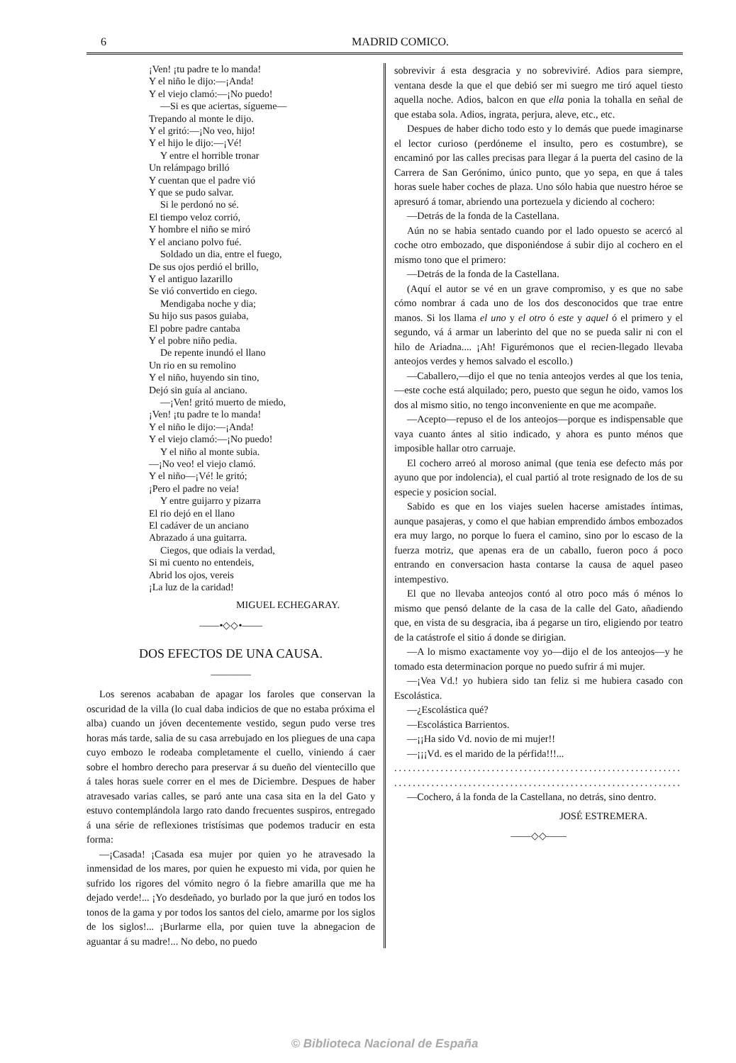6 MADRID COMICO.
¡Ven! ¡tu padre te lo manda!
Y el niño le dijo:—¡Anda!
Y el viejo clamó:—¡No puedo!
—Si es que aciertas, sígueme—
Trepando al monte le dijo.
Y el gritó:—¡No veo, hijo!
Y el hijo le dijo:—¡Vé!
Y entre el horrible tronar
Un relámpago brilló
Y cuentan que el padre vió
Y que se pudo salvar.
Si le perdonó no sé.
El tiempo veloz corrió,
Y hombre el niño se miró
Y el anciano polvo fué.
Soldado un dia, entre el fuego,
De sus ojos perdió el brillo,
Y el antiguo lazarillo
Se vió convertido en ciego.
Mendigaba noche y dia;
Su hijo sus pasos guiaba,
El pobre padre cantaba
Y el pobre niño pedia.
De repente inundó el llano
Un rio en su remolino
Y el niño, huyendo sin tino,
Dejó sin guía al anciano.
—¡Ven! gritó muerto de miedo,
¡Ven! ¡tu padre te lo manda!
Y el niño le dijo:—¡Anda!
Y el viejo clamó:—¡No puedo!
Y el niño al monte subia.
—¡No veo! el viejo clamó.
Y el niño—¡Vé! le gritó;
¡Pero el padre no veia!
Y entre guijarro y pizarra
El rio dejó en el llano
El cadáver de un anciano
Abrazado á una guitarra.
Ciegos, que odiais la verdad,
Si mi cuento no entendeis,
Abrid los ojos, vereis
¡La luz de la caridad!
MIGUEL ECHEGARAY.
——•◇◇•——
DOS EFECTOS DE UNA CAUSA.
————
Los serenos acababan de apagar los faroles que conservan la oscuridad de la villa (lo cual daba indicios de que no estaba próxima el alba) cuando un jóven decentemente vestido, segun pudo verse tres horas más tarde, salia de su casa arrebujado en los pliegues de una capa cuyo embozo le rodeaba completamente el cuello, viniendo á caer sobre el hombro derecho para preservar á su dueño del vientecillo que á tales horas suele correr en el mes de Diciembre. Despues de haber atravesado varias calles, se paró ante una casa sita en la del Gato y estuvo contemplándola largo rato dando frecuentes suspiros, entregado á una série de reflexiones tristísimas que podemos traducir en esta forma:
—¡Casada! ¡Casada esa mujer por quien yo he atravesado la inmensidad de los mares, por quien he expuesto mi vida, por quien he sufrido los rigores del vómito negro ó la fiebre amarilla que me ha dejado verde!... ¡Yo desdeñado, yo burlado por la que juró en todos los tonos de la gama y por todos los santos del cielo, amarme por los siglos de los siglos!... ¡Burlarme ella, por quien tuve la abnegacion de aguantar á su madre!... No debo, no puedo
sobrevivir á esta desgracia y no sobreviviré. Adios para siempre, ventana desde la que el que debió ser mi suegro me tiró aquel tiesto aquella noche. Adios, balcon en que ella ponia la tohalla en señal de que estaba sola. Adios, ingrata, perjura, aleve, etc., etc.
Despues de haber dicho todo esto y lo demás que puede imaginarse el lector curioso (perdóneme el insulto, pero es costumbre), se encaminó por las calles precisas para llegar á la puerta del casino de la Carrera de San Gerónimo, único punto, que yo sepa, en que á tales horas suele haber coches de plaza. Uno sólo habia que nuestro héroe se apresuró á tomar, abriendo una portezuela y diciendo al cochero:
—Detrás de la fonda de la Castellana.
Aún no se habia sentado cuando por el lado opuesto se acercó al coche otro embozado, que disponiéndose á subir dijo al cochero en el mismo tono que el primero:
—Detrás de la fonda de la Castellana.
(Aquí el autor se vé en un grave compromiso, y es que no sabe cómo nombrar á cada uno de los dos desconocidos que trae entre manos. Si los llama el uno y el otro ó este y aquel ó el primero y el segundo, vá á armar un laberinto del que no se pueda salir ni con el hilo de Ariadna.... ¡Ah! Figurémonos que el recien-llegado llevaba anteojos verdes y hemos salvado el escollo.)
—Caballero,—dijo el que no tenia anteojos verdes al que los tenia,—este coche está alquilado; pero, puesto que segun he oido, vamos los dos al mismo sitio, no tengo inconveniente en que me acompañe.
—Acepto—repuso el de los anteojos—porque es indispensable que vaya cuanto ántes al sitio indicado, y ahora es punto ménos que imposible hallar otro carruaje.
El cochero arreó al moroso animal (que tenia ese defecto más por ayuno que por indolencia), el cual partió al trote resignado de los de su especie y posicion social.
Sabido es que en los viajes suelen hacerse amistades íntimas, aunque pasajeras, y como el que habian emprendido ámbos embozados era muy largo, no porque lo fuera el camino, sino por lo escaso de la fuerza motriz, que apenas era de un caballo, fueron poco á poco entrando en conversacion hasta contarse la causa de aquel paseo intempestivo.
El que no llevaba anteojos contó al otro poco más ó ménos lo mismo que pensó delante de la casa de la calle del Gato, añadiendo que, en vista de su desgracia, iba á pegarse un tiro, eligiendo por teatro de la catástrofe el sitio á donde se dirigian.
—A lo mismo exactamente voy yo—dijo el de los anteojos—y he tomado esta determinacion porque no puedo sufrir á mi mujer.
—¡Vea Vd.! yo hubiera sido tan feliz si me hubiera casado con Escolástica.
—¿Escolástica qué?
—Escolástica Barrientos.
—¡¡Ha sido Vd. novio de mi mujer!!
—¡¡¡Vd. es el marido de la pérfida!!!...
..............................................................
..............................................................
—Cochero, á la fonda de la Castellana, no detrás, sino dentro.
JOSÉ ESTREMERA.
——◇◇——
© Biblioteca Nacional de España